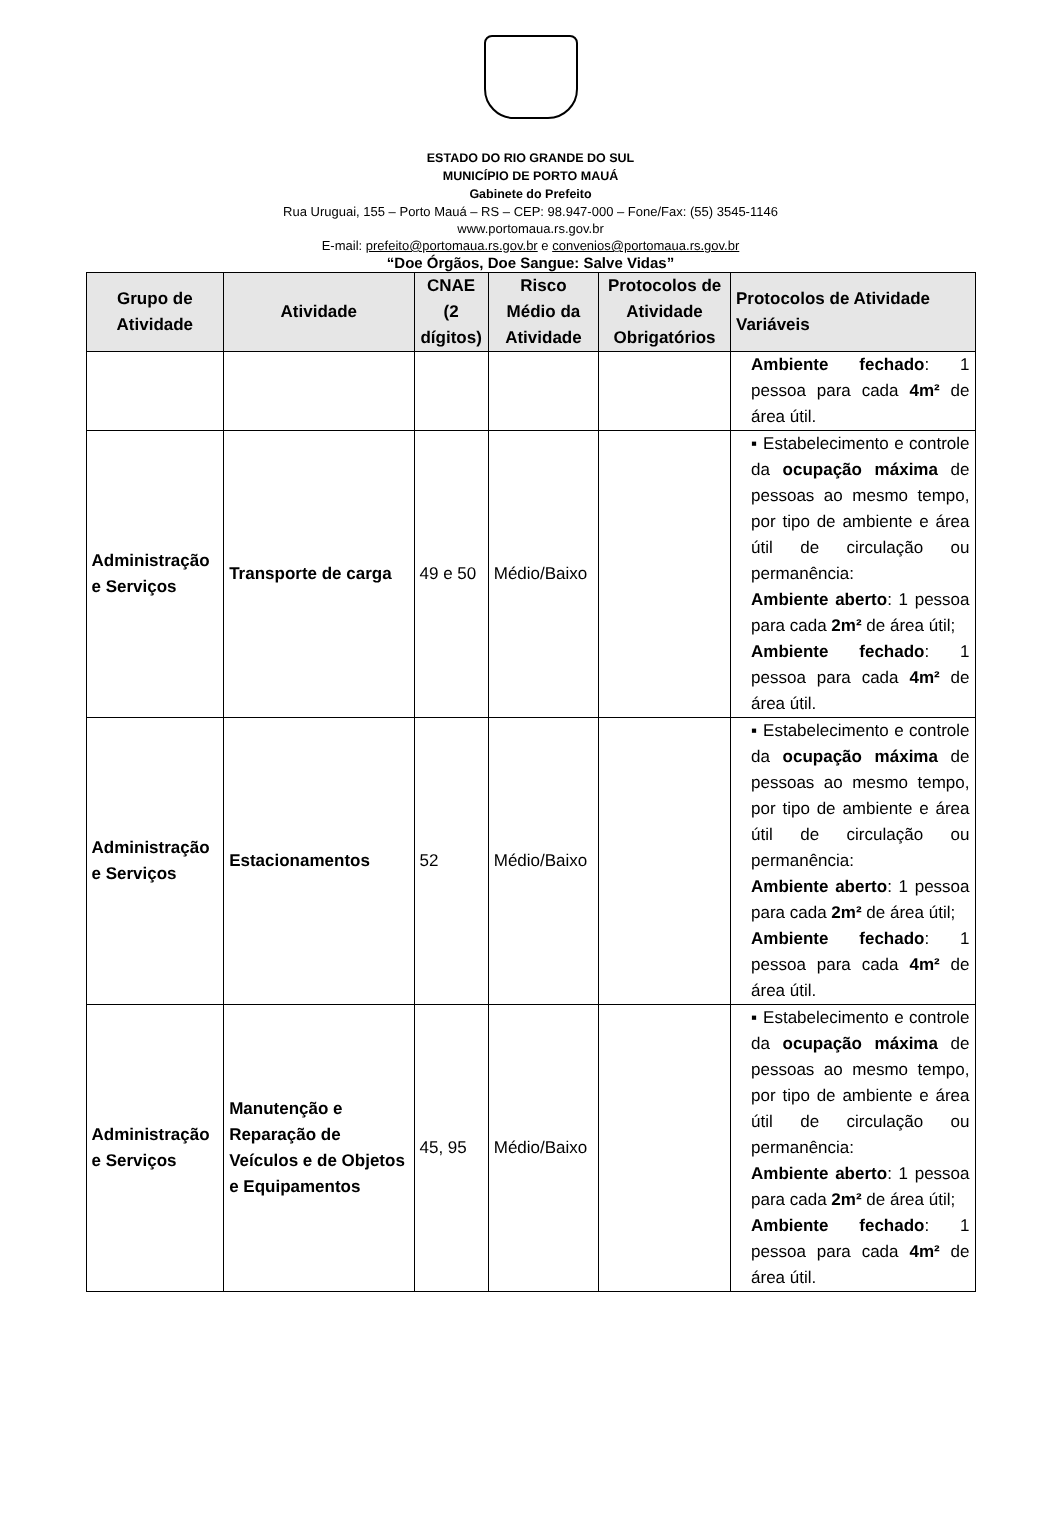ESTADO DO RIO GRANDE DO SUL
MUNICÍPIO DE PORTO MAUÁ
Gabinete do Prefeito
Rua Uruguai, 155 – Porto Mauá – RS – CEP: 98.947-000 – Fone/Fax: (55) 3545-1146
www.portomaua.rs.gov.br
E-mail: prefeito@portomaua.rs.gov.br e convenios@portomaua.rs.gov.br
“Doe Órgãos, Doe Sangue: Salve Vidas”
| Grupo de Atividade | Atividade | CNAE (2 dígitos) | Risco Médio da Atividade | Protocolos de Atividade Obrigatórios | Protocolos de Atividade Variáveis |
| --- | --- | --- | --- | --- | --- |
| | | | | | Ambiente fechado : 1 pessoa para cada 4m² de área útil. |
| Administração e Serviços | Transporte de carga | 49 e 50 | Médio/Baixo | | ▪ Estabelecimento e controle da ocupação máxima de pessoas ao mesmo tempo, por tipo de ambiente e área útil de circulação ou permanência: Ambiente aberto : 1 pessoa para cada 2m² de área útil; Ambiente fechado : 1 pessoa para cada 4m² de área útil. |
| Administração e Serviços | Estacionamentos | 52 | Médio/Baixo | | ▪ Estabelecimento e controle da ocupação máxima de pessoas ao mesmo tempo, por tipo de ambiente e área útil de circulação ou permanência: Ambiente aberto : 1 pessoa para cada 2m² de área útil; Ambiente fechado : 1 pessoa para cada 4m² de área útil. |
| Administração e Serviços | Manutenção e Reparação de Veículos e de Objetos e Equipamentos | 45, 95 | Médio/Baixo | | ▪ Estabelecimento e controle da ocupação máxima de pessoas ao mesmo tempo, por tipo de ambiente e área útil de circulação ou permanência: Ambiente aberto : 1 pessoa para cada 2m² de área útil; Ambiente fechado : 1 pessoa para cada 4m² de área útil. |